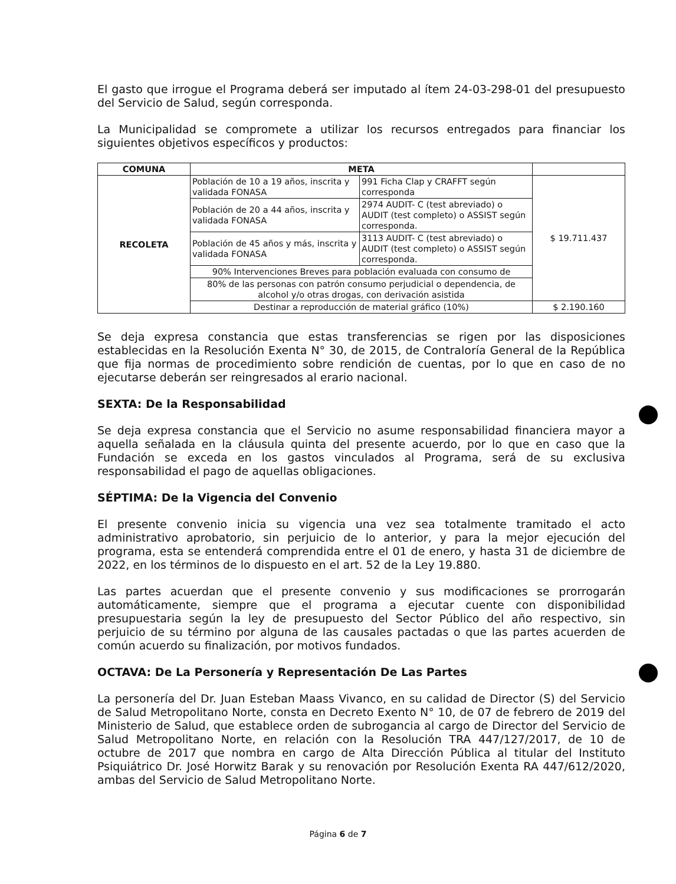El gasto que irrogue el Programa deberá ser imputado al ítem 24-03-298-01 del presupuesto del Servicio de Salud, según corresponda.
La Municipalidad se compromete a utilizar los recursos entregados para financiar los siguientes objetivos específicos y productos:
| COMUNA | META | | |
| --- | --- | --- | --- |
| RECOLETA | Población de 10 a 19 años, inscrita y validada FONASA | 991 Ficha Clap y CRAFFT según corresponda | $ 19.711.437 |
| | Población de 20 a 44 años, inscrita y validada FONASA | 2974 AUDIT- C (test abreviado) o AUDIT (test completo) o ASSIST según corresponda. | |
| | Población de 45 años y más, inscrita y validada FONASA | 3113 AUDIT- C (test abreviado) o AUDIT (test completo) o ASSIST según corresponda. | |
| | 90% Intervenciones Breves para población evaluada con consumo de | | |
| | 80% de las personas con patrón consumo perjudicial o dependencia, de alcohol y/o otras drogas, con derivación asistida | | |
| | Destinar a reproducción de material gráfico (10%) | | $ 2.190.160 |
Se deja expresa constancia que estas transferencias se rigen por las disposiciones establecidas en la Resolución Exenta N° 30, de 2015, de Contraloría General de la República que fija normas de procedimiento sobre rendición de cuentas, por lo que en caso de no ejecutarse deberán ser reingresados al erario nacional.
SEXTA: De la Responsabilidad
Se deja expresa constancia que el Servicio no asume responsabilidad financiera mayor a aquella señalada en la cláusula quinta del presente acuerdo, por lo que en caso que la Fundación se exceda en los gastos vinculados al Programa, será de su exclusiva responsabilidad el pago de aquellas obligaciones.
SÉPTIMA: De la Vigencia del Convenio
El presente convenio inicia su vigencia una vez sea totalmente tramitado el acto administrativo aprobatorio, sin perjuicio de lo anterior, y para la mejor ejecución del programa, esta se entenderá comprendida entre el 01 de enero, y hasta 31 de diciembre de 2022, en los términos de lo dispuesto en el art. 52 de la Ley 19.880.
Las partes acuerdan que el presente convenio y sus modificaciones se prorrogarán automáticamente, siempre que el programa a ejecutar cuente con disponibilidad presupuestaria según la ley de presupuesto del Sector Público del año respectivo, sin perjuicio de su término por alguna de las causales pactadas o que las partes acuerden de común acuerdo su finalización, por motivos fundados.
OCTAVA: De La Personería y Representación De Las Partes
La personería del Dr. Juan Esteban Maass Vivanco, en su calidad de Director (S) del Servicio de Salud Metropolitano Norte, consta en Decreto Exento N° 10, de 07 de febrero de 2019 del Ministerio de Salud, que establece orden de subrogancia al cargo de Director del Servicio de Salud Metropolitano Norte, en relación con la Resolución TRA 447/127/2017, de 10 de octubre de 2017 que nombra en cargo de Alta Dirección Pública al titular del Instituto Psiquiátrico Dr. José Horwitz Barak y su renovación por Resolución Exenta RA 447/612/2020, ambas del Servicio de Salud Metropolitano Norte.
Página 6 de 7